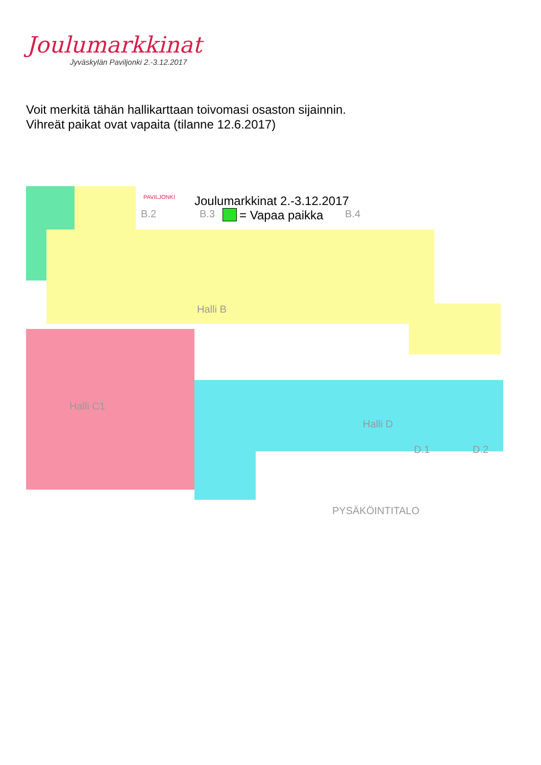Joulumarkkinat
Jyväskylän Paviljonki 2.-3.12.2017
Voit merkitä tähän hallikarttaan toivomasi osaston sijainnin.
Vihreät paikat ovat vapaita (tilanne 12.6.2017)
PAVILJONKI Joulumarkkinat 2.-3.12.2017
= Vapaa paikka
B.2 B.3 B.4
Halli B
Halli C1
Halli D
D.1 D.2
PYSÄKÖINTITALO